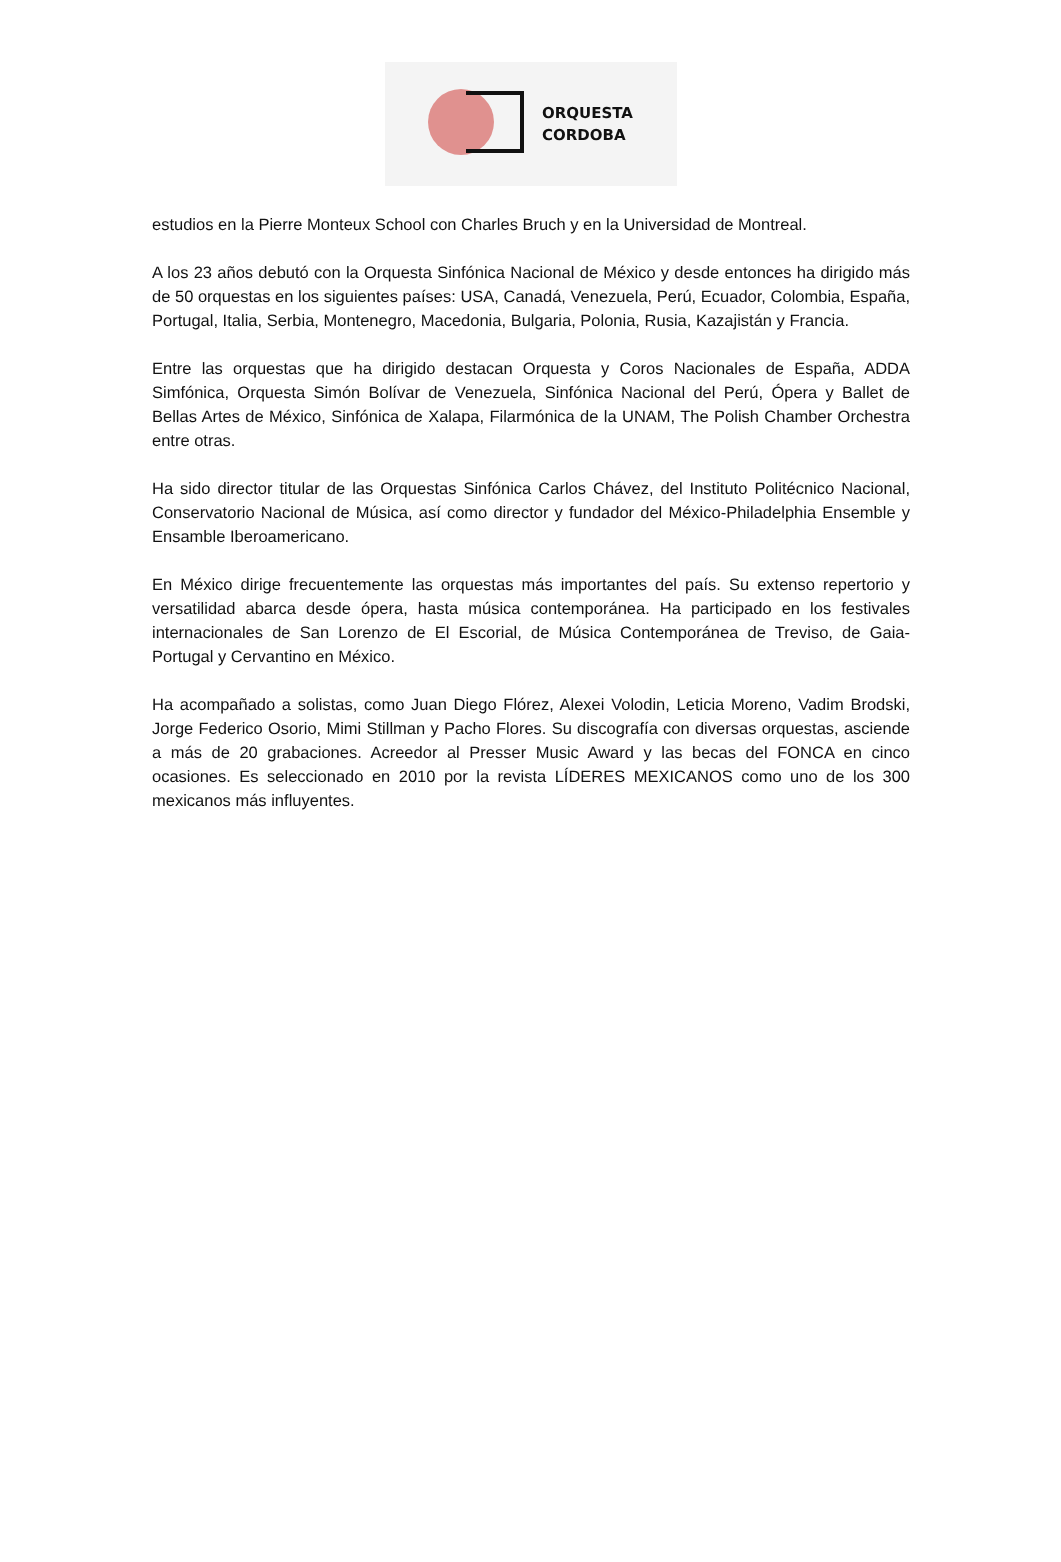ORQUESTA
CORDOBA
estudios en la Pierre Monteux School con Charles Bruch y en la Universidad de Montreal.
A los 23 años debutó con la Orquesta Sinfónica Nacional de México y desde entonces ha dirigido más de 50 orquestas en los siguientes países: USA, Canadá, Venezuela, Perú, Ecuador, Colombia, España, Portugal, Italia, Serbia, Montenegro, Macedonia, Bulgaria, Polonia, Rusia, Kazajistán y Francia.
Entre las orquestas que ha dirigido destacan Orquesta y Coros Nacionales de España, ADDA Simfónica, Orquesta Simón Bolívar de Venezuela, Sinfónica Nacional del Perú, Ópera y Ballet de Bellas Artes de México, Sinfónica de Xalapa, Filarmónica de la UNAM, The Polish Chamber Orchestra entre otras.
Ha sido director titular de las Orquestas Sinfónica Carlos Chávez, del Instituto Politécnico Nacional, Conservatorio Nacional de Música, así como director y fundador del México-Philadelphia Ensemble y Ensamble Iberoamericano.
En México dirige frecuentemente las orquestas más importantes del país. Su extenso repertorio y versatilidad abarca desde ópera, hasta música contemporánea. Ha participado en los festivales internacionales de San Lorenzo de El Escorial, de Música Contemporánea de Treviso, de Gaia-Portugal y Cervantino en México.
Ha acompañado a solistas, como Juan Diego Flórez, Alexei Volodin, Leticia Moreno, Vadim Brodski, Jorge Federico Osorio, Mimi Stillman y Pacho Flores. Su discografía con diversas orquestas, asciende a más de 20 grabaciones. Acreedor al Presser Music Award y las becas del FONCA en cinco ocasiones. Es seleccionado en 2010 por la revista LÍDERES MEXICANOS como uno de los 300 mexicanos más influyentes.